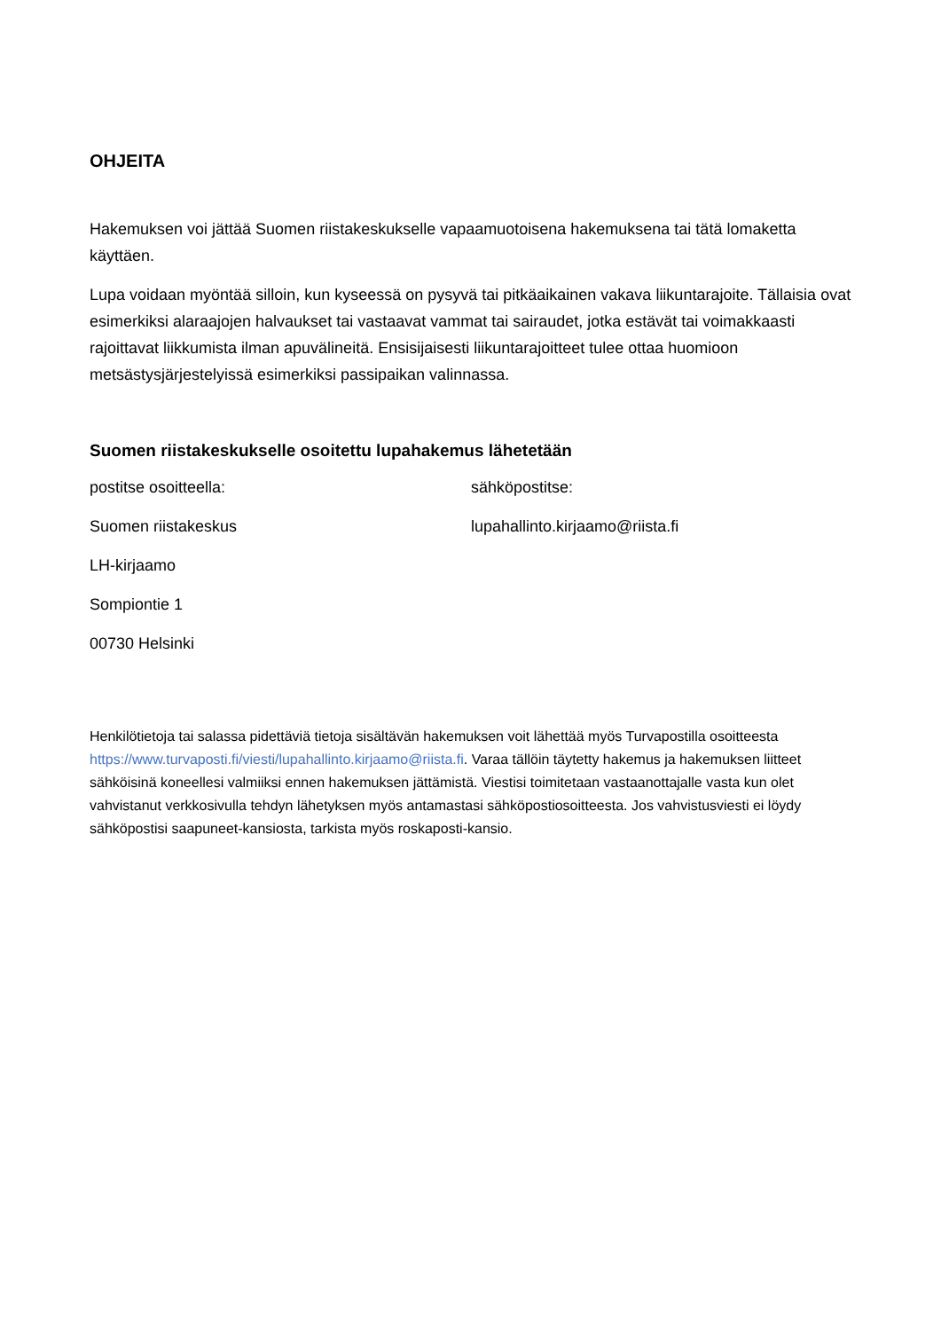OHJEITA
Hakemuksen voi jättää Suomen riistakeskukselle vapaamuotoisena hakemuksena tai tätä lomaketta käyttäen.
Lupa voidaan myöntää silloin, kun kyseessä on pysyvä tai pitkäaikainen vakava liikuntarajoite. Tällaisia ovat esimerkiksi alaraajojen halvaukset tai vastaavat vammat tai sairaudet, jotka estävät tai voimakkaasti rajoittavat liikkumista ilman apuvälineitä. Ensisijaisesti liikuntarajoitteet tulee ottaa huomioon metsästysjärjestelyissä esimerkiksi passipaikan valinnassa.
Suomen riistakeskukselle osoitettu lupahakemus lähetetään
postitse osoitteella:
Suomen riistakeskus
LH-kirjaamo
Sompiontie 1
00730 Helsinki
sähköpostitse:
lupahallinto.kirjaamo@riista.fi
Henkilötietoja tai salassa pidettäviä tietoja sisältävän hakemuksen voit lähettää myös Turvapostilla osoitteesta https://www.turvaposti.fi/viesti/lupahallinto.kirjaamo@riista.fi. Varaa tällöin täytetty hakemus ja hakemuksen liitteet sähköisinä koneellesi valmiiksi ennen hakemuksen jättämistä. Viestisi toimitetaan vastaanottajalle vasta kun olet vahvistanut verkkosivulla tehdyn lähetyksen myös antamastasi sähköpostiosoitteesta. Jos vahvistusviesti ei löydy sähköpostisi saapuneet-kansiosta, tarkista myös roskaposti-kansio.